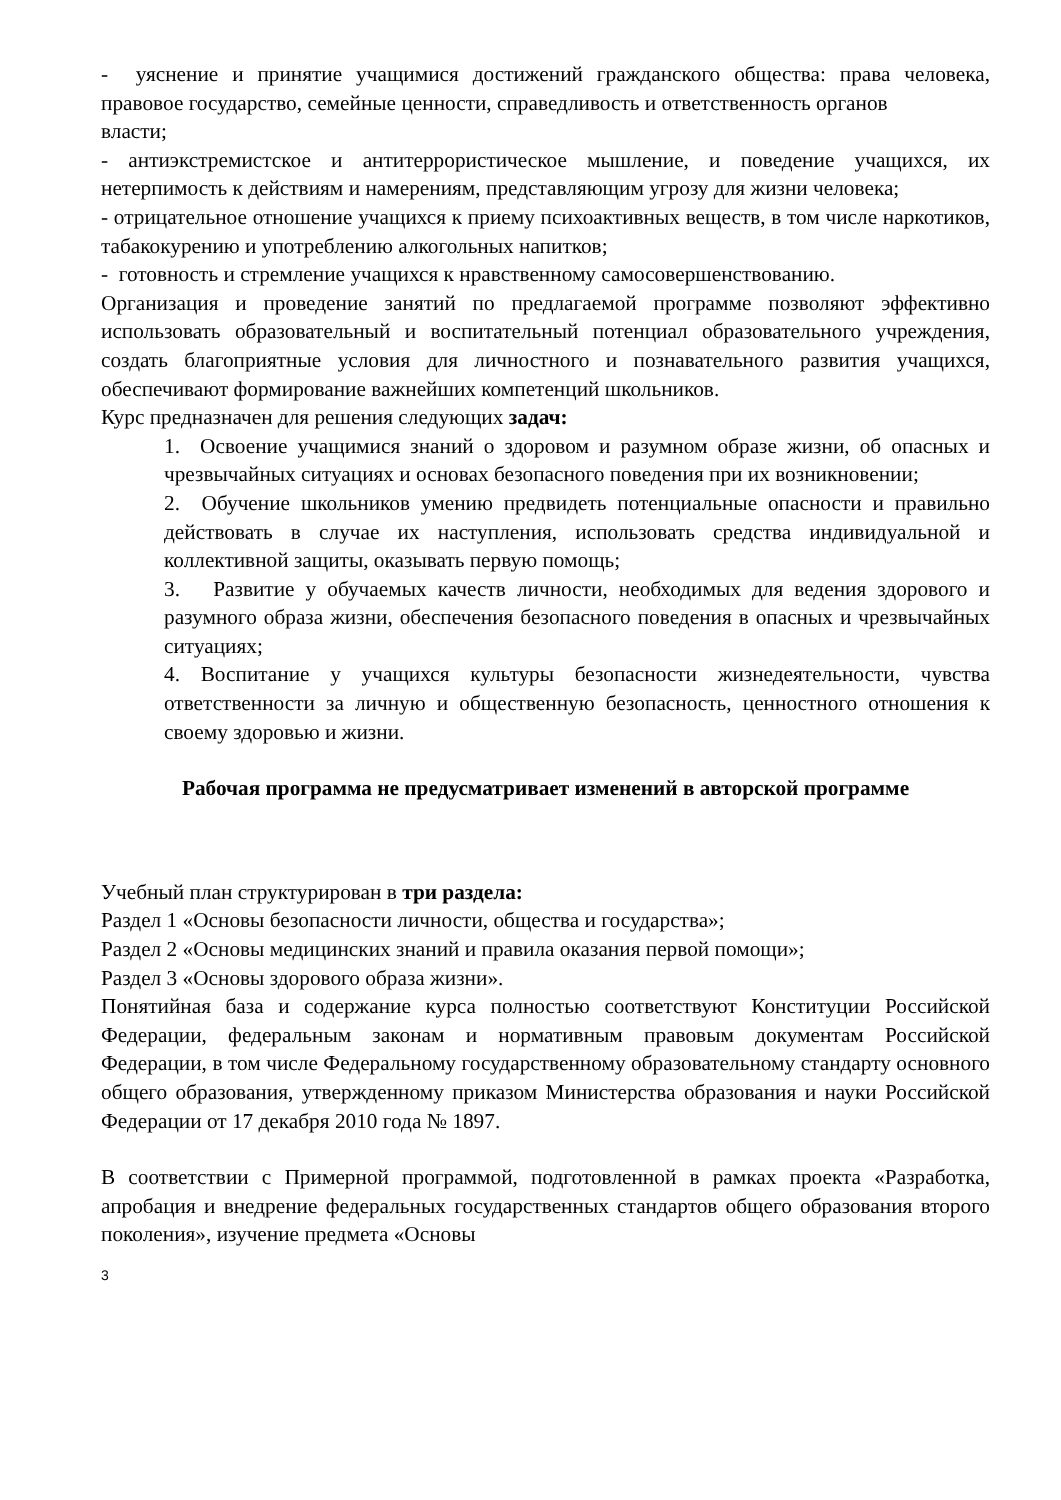- уяснение и принятие учащимися достижений гражданского общества: права человека, правовое государство, семейные ценности, справедливость и ответственность органов
власти;
- антиэкстремистское и антитеррористическое мышление, и поведение учащихся, их нетерпимость к действиям и намерениям, представляющим угрозу для жизни человека;
- отрицательное отношение учащихся к приему психоактивных веществ, в том числе наркотиков, табакокурению и употреблению алкогольных напитков;
- готовность и стремление учащихся к нравственному самосовершенствованию.
Организация и проведение занятий по предлагаемой программе позволяют эффективно использовать образовательный и воспитательный потенциал образовательного учреждения, создать благоприятные условия для личностного и познавательного развития учащихся, обеспечивают формирование важнейших компетенций школьников.
Курс предназначен для решения следующих задач:
1. Освоение учащимися знаний о здоровом и разумном образе жизни, об опасных и чрезвычайных ситуациях и основах безопасного поведения при их возникновении;
2. Обучение школьников умению предвидеть потенциальные опасности и правильно действовать в случае их наступления, использовать средства индивидуальной и коллективной защиты, оказывать первую помощь;
3. Развитие у обучаемых качеств личности, необходимых для ведения здорового и разумного образа жизни, обеспечения безопасного поведения в опасных и чрезвычайных ситуациях;
4. Воспитание у учащихся культуры безопасности жизнедеятельности, чувства ответственности за личную и общественную безопасность, ценностного отношения к своему здоровью и жизни.
Рабочая программа не предусматривает изменений в авторской программе
Учебный план структурирован в три раздела:
Раздел 1 «Основы безопасности личности, общества и государства»;
Раздел 2 «Основы медицинских знаний и правила оказания первой помощи»;
Раздел 3 «Основы здорового образа жизни».
Понятийная база и содержание курса полностью соответствуют Конституции Российской Федерации, федеральным законам и нормативным правовым документам Российской Федерации, в том числе Федеральному государственному образовательному стандарту основного общего образования, утвержденному приказом Министерства образования и науки Российской Федерации от 17 декабря 2010 года № 1897.
В соответствии с Примерной программой, подготовленной в рамках проекта «Разработка, апробация и внедрение федеральных государственных стандартов общего образования второго поколения», изучение предмета «Основы
3